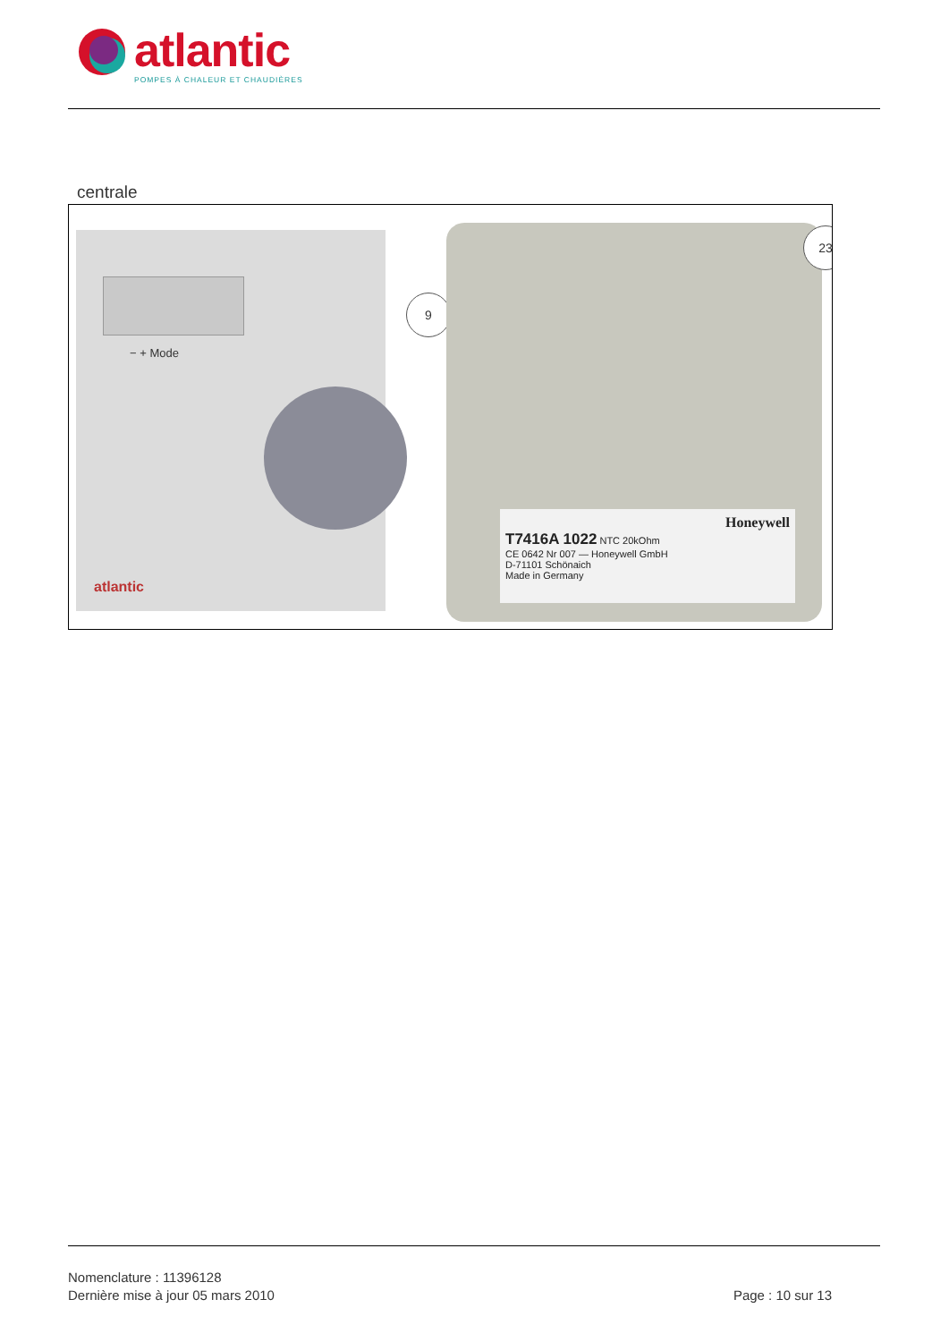atlantic
POMPES À CHALEUR ET CHAUDIÈRES
centrale
− + Mode
atlantic
9
Honeywell
T7416A 1022 NTC 20kOhm
CE 0642 Nr 007 — Honeywell GmbH
D-71101 Schönaich
Made in Germany
23
Nomenclature : 11396128
Dernière mise à jour 05 mars 2010
Page : 10 sur 13